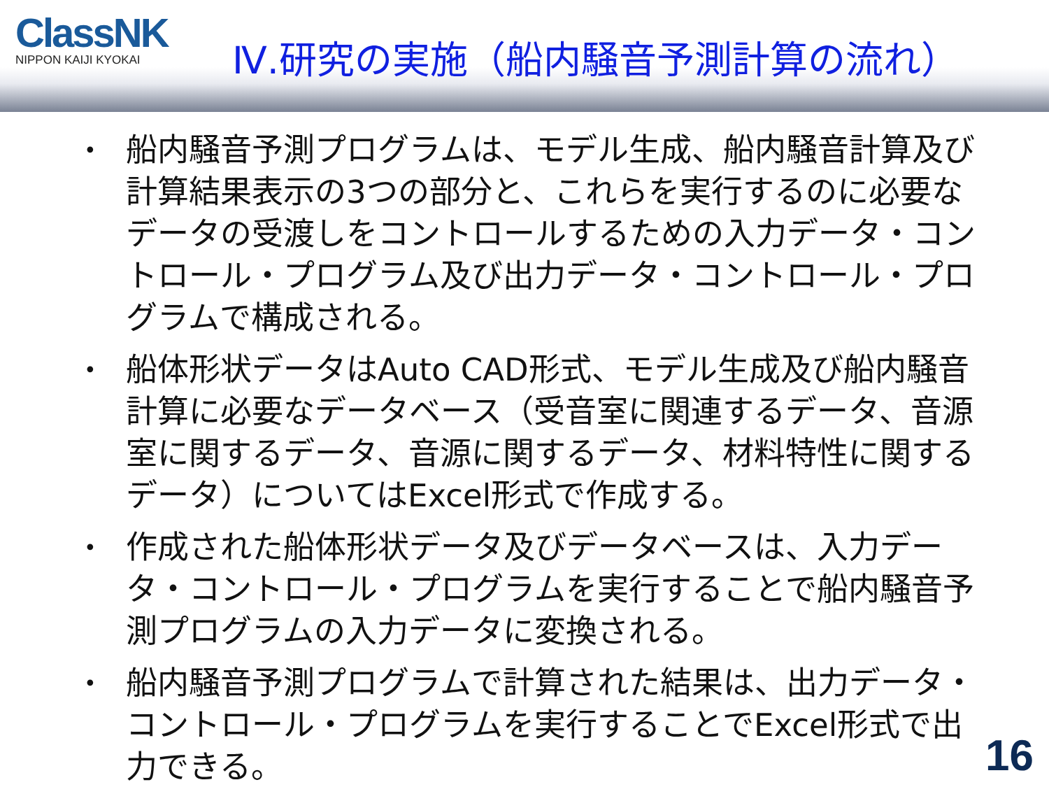ClassNK
NIPPON KAIJI KYOKAI
Ⅳ.研究の実施（船内騒音予測計算の流れ）
• 船内騒音予測プログラムは、モデル生成、船内騒音計算及び計算結果表示の3つの部分と、これらを実行するのに必要なデータの受渡しをコントロールするための入力データ・コントロール・プログラム及び出力データ・コントロール・プログラムで構成される。
• 船体形状データはAuto CAD形式、モデル生成及び船内騒音計算に必要なデータベース（受音室に関連するデータ、音源室に関するデータ、音源に関するデータ、材料特性に関するデータ）についてはExcel形式で作成する。
• 作成された船体形状データ及びデータベースは、入力データ・コントロール・プログラムを実行することで船内騒音予測プログラムの入力データに変換される。
• 船内騒音予測プログラムで計算された結果は、出力データ・コントロール・プログラムを実行することでExcel形式で出力できる。
16